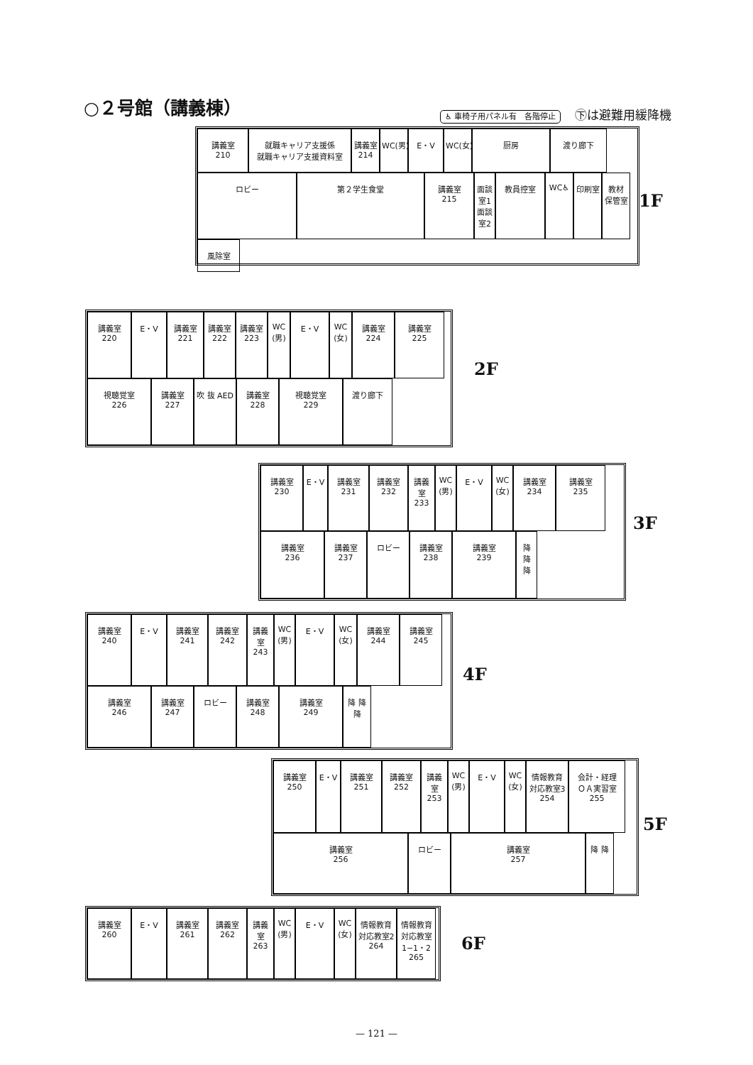○２号館（講義棟）
♿ 車椅子用パネル有　各階停止 ㊦は避難用緩降機
講義室
210
就職キャリア支援係
就職キャリア支援資料室
講義室
214
WC(男)
E・V
WC(女)
厨房
渡り廊下
ロビー
第２学生食堂
講義室
215
面談室1 面談室2
教員控室
WC♿
印刷室
教材
保管室
風除室
1F
講義室
220
E・V
講義室
221
講義室
222
講義室
223
WC
(男)
E・V
WC
(女)
講義室
224
講義室
225
視聴覚室
226
講義室
227
吹 抜 AED
講義室
228
視聴覚室
229
渡り廊下
2F
講義室
230
E・V
講義室
231
講義室
232
講義室
233
WC
(男)
E・V
WC
(女)
講義室
234
講義室
235
講義室
236
講義室
237
ロビー
講義室
238
講義室
239
降 降 降
3F
講義室
240
E・V
講義室
241
講義室
242
講義室
243
WC
(男)
E・V
WC
(女)
講義室
244
講義室
245
講義室
246
講義室
247
ロビー
講義室
248
講義室
249
降 降 降
4F
講義室
250
E・V
講義室
251
講義室
252
講義室
253
WC
(男)
E・V
WC
(女)
情報教育
対応教室3
254
会計・経理
ＯＡ実習室
255
講義室
256
ロビー
講義室
257
降 降
5F
講義室
260
E・V
講義室
261
講義室
262
講義室
263
WC
(男)
E・V
WC
(女)
情報教育
対応教室2
264
情報教育
対応教室 1−1・2
265
6F
— 121 —